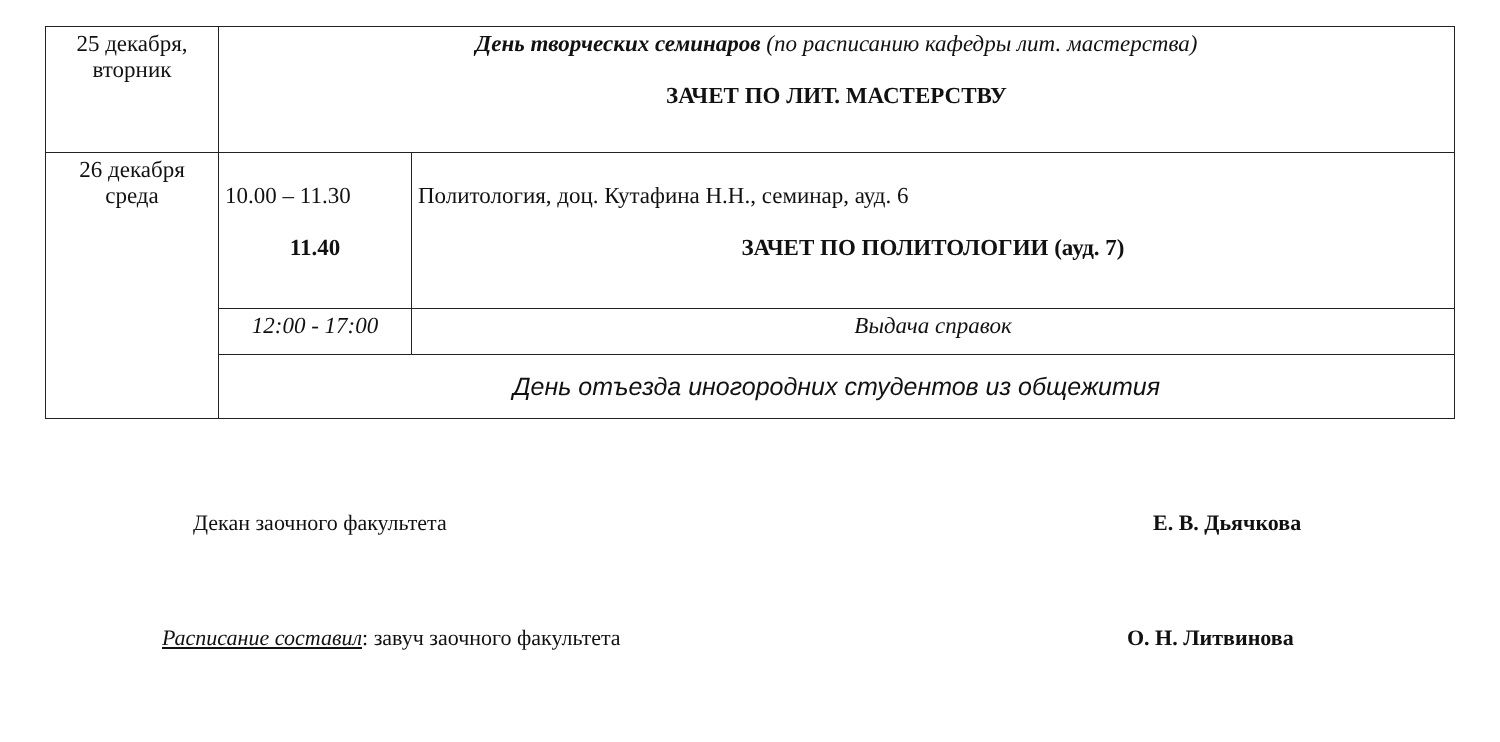| 25 декабря, вторник | День творческих семинаров (по расписанию кафедры лит. мастерства) ЗАЧЕТ ПО ЛИТ. МАСТЕРСТВУ | |
| 26 декабря среда | 10.00 – 11.30 11.40 | Политология, доц. Кутафина Н.Н., семинар, ауд. 6 ЗАЧЕТ ПО ПОЛИТОЛОГИИ (ауд. 7) |
| | 12:00 - 17:00 | Выдача справок |
| | День отъезда иногородних студентов из общежития | |
Декан заочного факультета Е. В. Дьячкова
Расписание составил: завуч заочного факультета О. Н. Литвинова